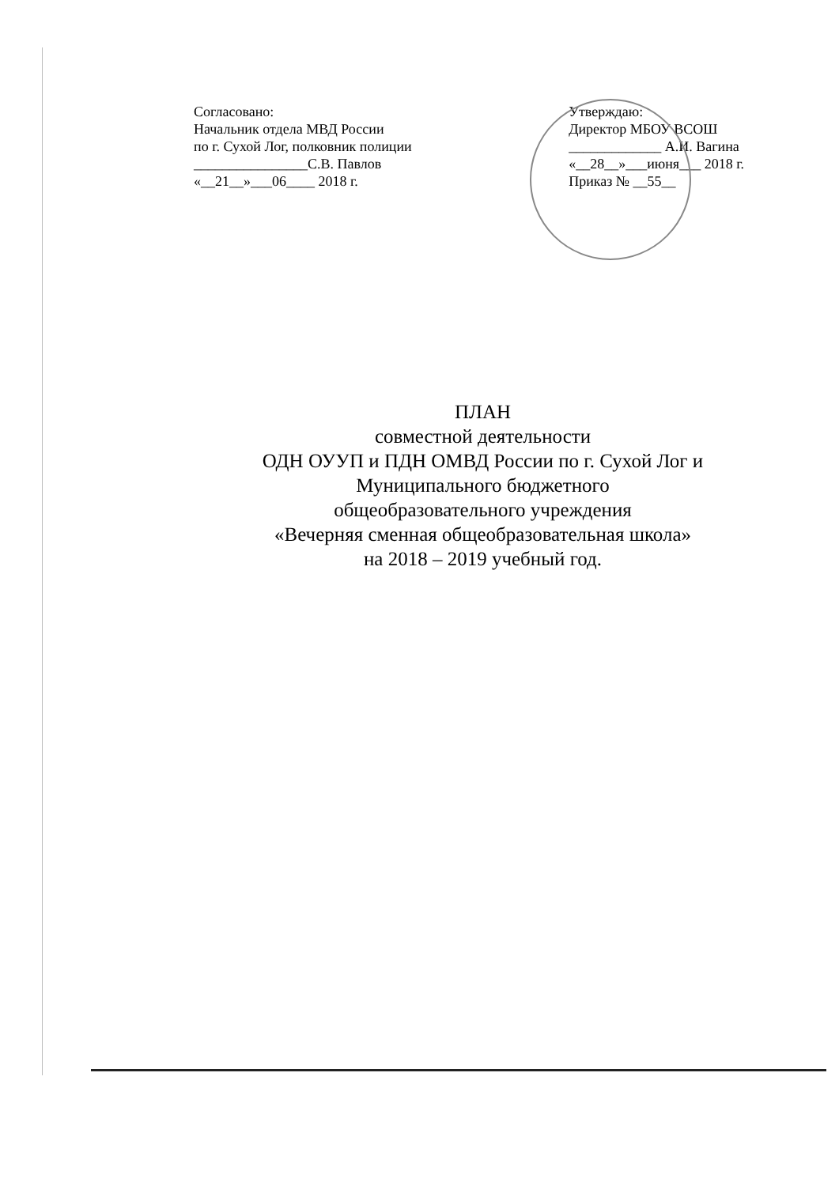Согласовано:
Начальник отдела МВД России
по г. Сухой Лог, полковник полиции
________________С.В. Павлов
«__21__»___06____ 2018 г.
Утверждаю:
Директор МБОУ ВСОШ
_____________ А.И. Вагина
«__28__»___июня___ 2018 г.
Приказ № __55__
ПЛАН
совместной деятельности
ОДН ОУУП и ПДН ОМВД России по г. Сухой Лог и
Муниципального бюджетного
общеобразовательного учреждения
«Вечерняя сменная общеобразовательная школа»
на 2018 – 2019 учебный год.